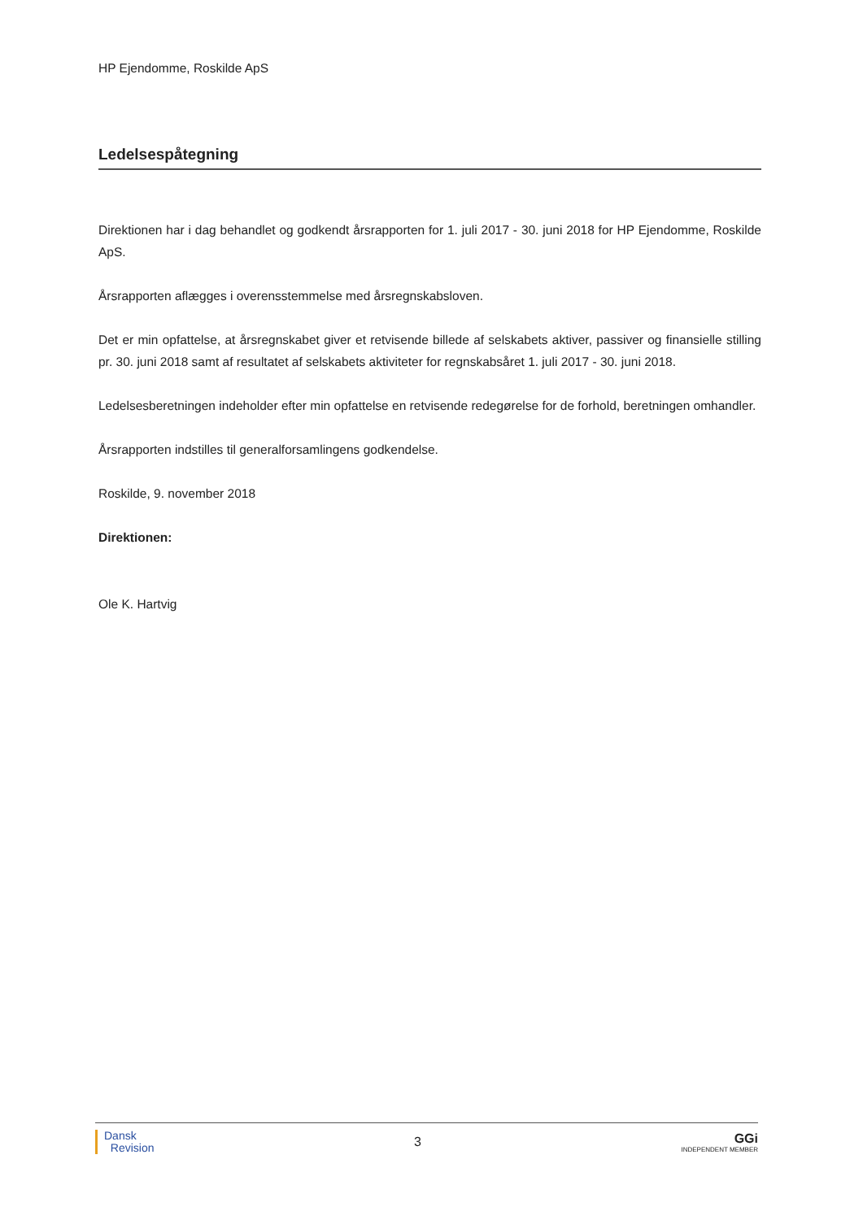HP Ejendomme, Roskilde ApS
Ledelsespåtegning
Direktionen har i dag behandlet og godkendt årsrapporten for 1. juli 2017 - 30. juni 2018 for HP Ejendomme, Roskilde ApS.
Årsrapporten aflægges i overensstemmelse med årsregnskabsloven.
Det er min opfattelse, at årsregnskabet giver et retvisende billede af selskabets aktiver, passiver og finansielle stilling pr. 30. juni 2018 samt af resultatet af selskabets aktiviteter for regnskabsåret 1. juli 2017 - 30. juni 2018.
Ledelsesberetningen indeholder efter min opfattelse en retvisende redegørelse for de forhold, beretningen omhandler.
Årsrapporten indstilles til generalforsamlingens godkendelse.
Roskilde, 9. november 2018
Direktionen:
Ole K. Hartvig
Dansk
Revision
3 GGi
INDEPENDENT MEMBER